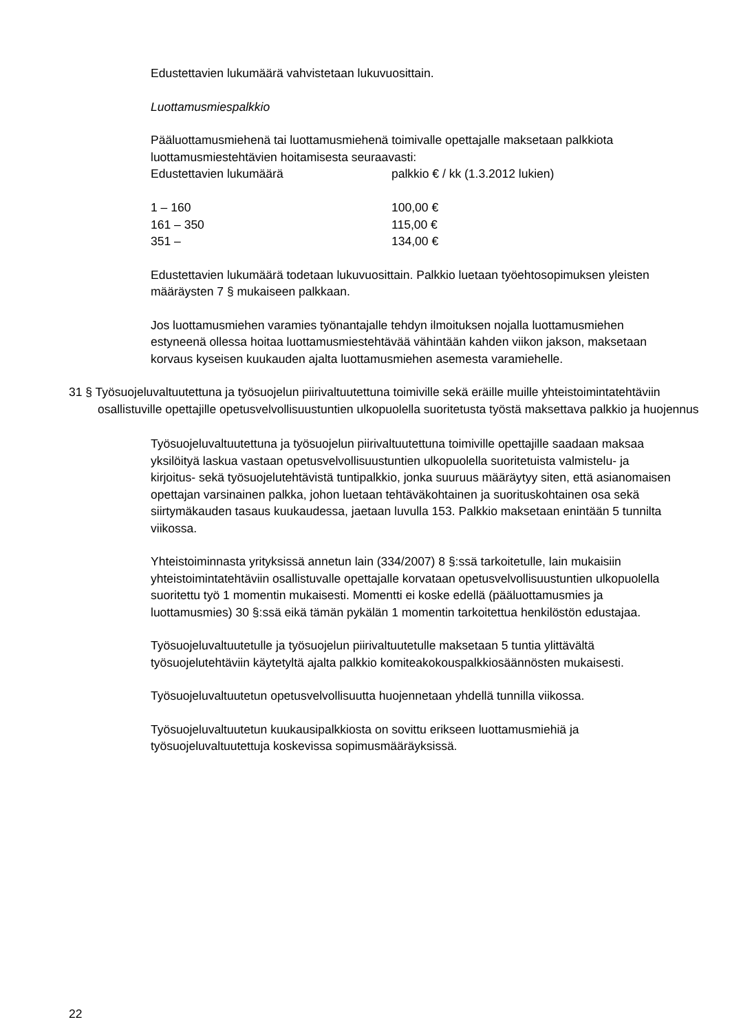Edustettavien lukumäärä vahvistetaan lukuvuosittain.
Luottamusmiespalkkio
Pääluottamusmiehenä tai luottamusmiehenä toimivalle opettajalle maksetaan palkkiota luottamusmiestehtävien hoitamisesta seuraavasti:
| Edustettavien lukumäärä | palkkio € / kk (1.3.2012 lukien) |
| 1 – 160 | 100,00 € |
| 161 – 350 | 115,00 € |
| 351 – | 134,00 € |
Edustettavien lukumäärä todetaan lukuvuosittain. Palkkio luetaan työehtosopimuksen yleisten määräysten 7 § mukaiseen palkkaan.
Jos luottamusmiehen varamies työnantajalle tehdyn ilmoituksen nojalla luottamusmiehen estyneenä ollessa hoitaa luottamusmiestehtävää vähintään kahden viikon jakson, maksetaan korvaus kyseisen kuukauden ajalta luottamusmiehen asemesta varamiehelle.
31 § Työsuojeluvaltuutettuna ja työsuojelun piirivaltuutettuna toimiville sekä eräille muille yhteistoimintatehtäviin osallistuville opettajille opetusvelvollisuustuntien ulkopuolella suoritetusta työstä maksettava palkkio ja huojennus
Työsuojeluvaltuutettuna ja työsuojelun piirivaltuutettuna toimiville opettajille saadaan maksaa yksilöityä laskua vastaan opetusvelvollisuustuntien ulkopuolella suoritetuista valmistelu- ja kirjoitus- sekä työsuojelutehtävistä tuntipalkkio, jonka suuruus määräytyy siten, että asianomaisen opettajan varsinainen palkka, johon luetaan tehtäväkohtainen ja suorituskohtainen osa sekä siirtymäkauden tasaus kuukaudessa, jaetaan luvulla 153. Palkkio maksetaan enintään 5 tunnilta viikossa.
Yhteistoiminnasta yrityksissä annetun lain (334/2007) 8 §:ssä tarkoitetulle, lain mukaisiin yhteistoimintatehtäviin osallistuvalle opettajalle korvataan opetusvelvollisuustuntien ulkopuolella suoritettu työ 1 momentin mukaisesti. Momentti ei koske edellä (pääluottamusmies ja luottamusmies) 30 §:ssä eikä tämän pykälän 1 momentin tarkoitettua henkilöstön edustajaa.
Työsuojeluvaltuutetulle ja työsuojelun piirivaltuutetulle maksetaan 5 tuntia ylittävältä työsuojelutehtäviin käytetyltä ajalta palkkio komiteakokouspalkkiosäännösten mukaisesti.
Työsuojeluvaltuutetun opetusvelvollisuutta huojennetaan yhdellä tunnilla viikossa.
Työsuojeluvaltuutetun kuukausipalkkiosta on sovittu erikseen luottamusmiehiä ja työsuojeluvaltuutettuja koskevissa sopimusmääräyksissä.
22